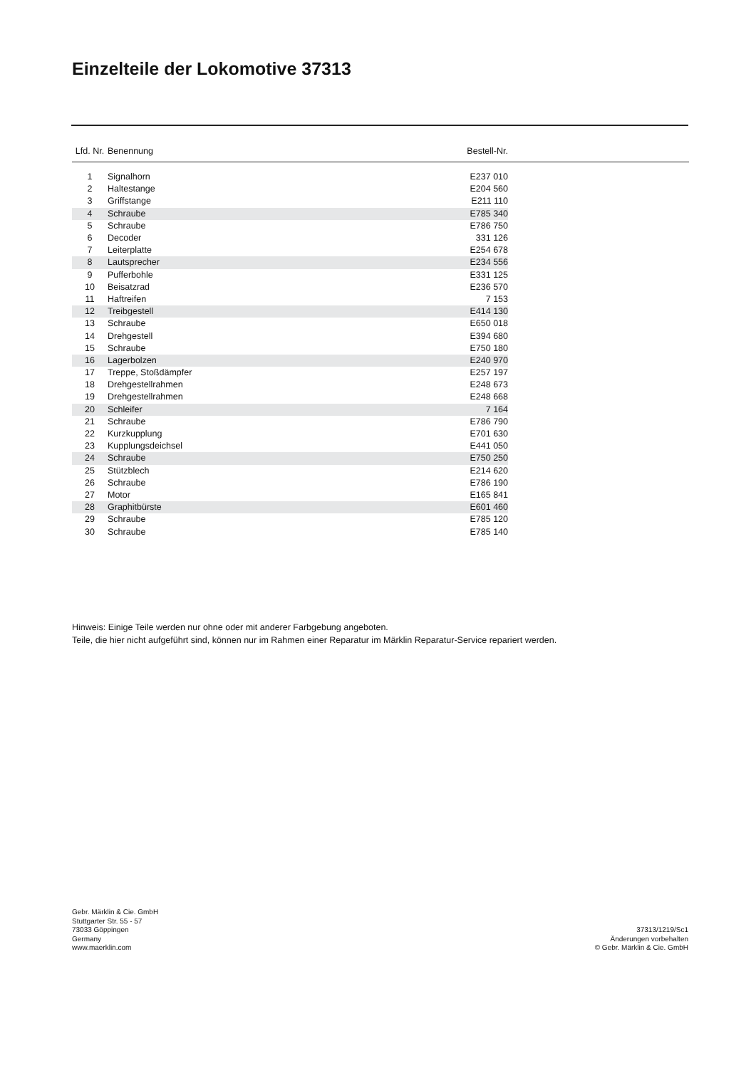Einzelteile der Lokomotive 37313
| Lfd. Nr. | Benennung | Bestell-Nr. | |
| --- | --- | --- | --- |
| 1 | Signalhorn | E237 010 | |
| 2 | Haltestange | E204 560 | |
| 3 | Griffstange | E211 110 | |
| 4 | Schraube | E785 340 | |
| 5 | Schraube | E786 750 | |
| 6 | Decoder | 331 126 | |
| 7 | Leiterplatte | E254 678 | |
| 8 | Lautsprecher | E234 556 | |
| 9 | Pufferbohle | E331 125 | |
| 10 | Beisatzrad | E236 570 | |
| 11 | Haftreifen | 7 153 | |
| 12 | Treibgestell | E414 130 | |
| 13 | Schraube | E650 018 | |
| 14 | Drehgestell | E394 680 | |
| 15 | Schraube | E750 180 | |
| 16 | Lagerbolzen | E240 970 | |
| 17 | Treppe, Stoßdämpfer | E257 197 | |
| 18 | Drehgestellrahmen | E248 673 | |
| 19 | Drehgestellrahmen | E248 668 | |
| 20 | Schleifer | 7 164 | |
| 21 | Schraube | E786 790 | |
| 22 | Kurzkupplung | E701 630 | |
| 23 | Kupplungsdeichsel | E441 050 | |
| 24 | Schraube | E750 250 | |
| 25 | Stützblech | E214 620 | |
| 26 | Schraube | E786 190 | |
| 27 | Motor | E165 841 | |
| 28 | Graphitbürste | E601 460 | |
| 29 | Schraube | E785 120 | |
| 30 | Schraube | E785 140 | |
Hinweis: Einige Teile werden nur ohne oder mit anderer Farbgebung angeboten.
Teile, die hier nicht aufgeführt sind, können nur im Rahmen einer Reparatur im Märklin Reparatur-Service repariert werden.
Gebr. Märklin & Cie. GmbH
Stuttgarter Str. 55 - 57
73033 Göppingen
Germany
www.maerklin.com
37313/1219/Sc1
Änderungen vorbehalten
© Gebr. Märklin & Cie. GmbH